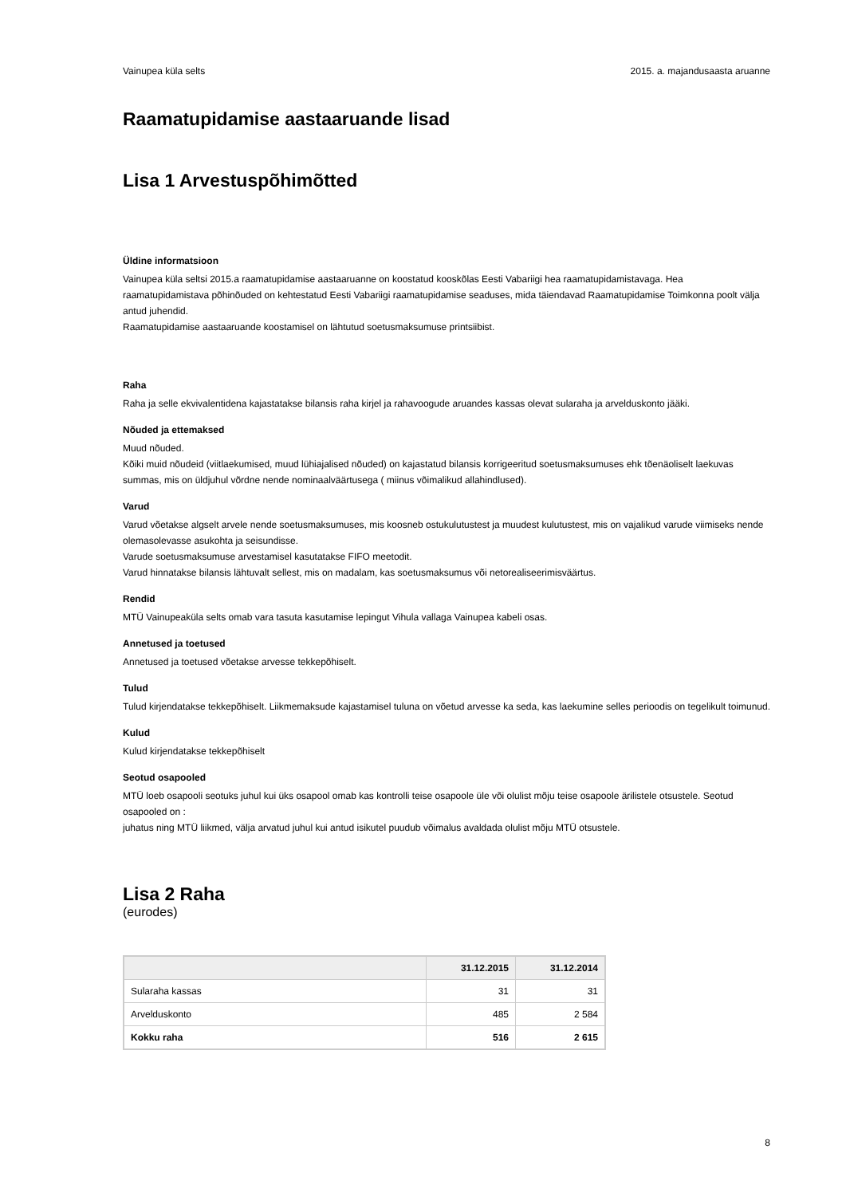Vainupea küla selts 2015. a. majandusaasta aruanne
Raamatupidamise aastaaruande lisad
Lisa 1 Arvestuspõhimõtted
Üldine informatsioon
Vainupea küla seltsi 2015.a raamatupidamise aastaaruanne on koostatud kooskõlas Eesti Vabariigi hea raamatupidamistavaga. Hea raamatupidamistava põhinõuded on kehtestatud Eesti Vabariigi raamatupidamise seaduses, mida täiendavad Raamatupidamise Toimkonna poolt välja antud juhendid.
Raamatupidamise aastaaruande koostamisel on lähtutud soetusmaksumuse printsiibist.
Raha
Raha ja selle ekvivalentidena kajastatakse bilansis raha kirjel ja rahavoogude aruandes kassas olevat sularaha ja arvelduskonto jääki.
Nõuded ja ettemaksed
Muud nõuded.
Kõiki muid nõudeid (viitlaekumised, muud lühiajalised nõuded) on kajastatud bilansis korrigeeritud soetusmaksumuses ehk tõenäoliselt laekuvas summas, mis on üldjuhul võrdne nende nominaalväärtusega ( miinus võimalikud allahindlused).
Varud
Varud võetakse algselt arvele nende soetusmaksumuses, mis koosneb ostukulutustest ja muudest kulutustest, mis on vajalikud varude viimiseks nende olemasolevasse asukohta ja seisundisse.
Varude soetusmaksumuse arvestamisel kasutatakse FIFO meetodit.
Varud hinnatakse bilansis lähtuvalt sellest, mis on madalam, kas soetusmaksumus või netorealiseerimisväärtus.
Rendid
MTÜ Vainupeaküla selts omab vara tasuta kasutamise lepingut Vihula vallaga Vainupea kabeli osas.
Annetused ja toetused
Annetused ja toetused võetakse arvesse tekkepõhiselt.
Tulud
Tulud kirjendatakse tekkepõhiselt. Liikmemaksude kajastamisel tuluna on võetud arvesse ka seda, kas laekumine selles perioodis on tegelikult toimunud.
Kulud
Kulud kirjendatakse tekkepõhiselt
Seotud osapooled
MTÜ loeb osapooli seotuks juhul kui üks osapool omab kas kontrolli teise osapoole üle või olulist mõju teise osapoole ärilistele otsustele. Seotud osapooled on :
juhatus ning MTÜ liikmed, välja arvatud juhul kui antud isikutel puudub võimalus avaldada olulist mõju MTÜ otsustele.
Lisa 2 Raha
(eurodes)
| | 31.12.2015 | 31.12.2014 |
| --- | --- | --- |
| Sularaha kassas | 31 | 31 |
| Arvelduskonto | 485 | 2 584 |
| Kokku raha | 516 | 2 615 |
8